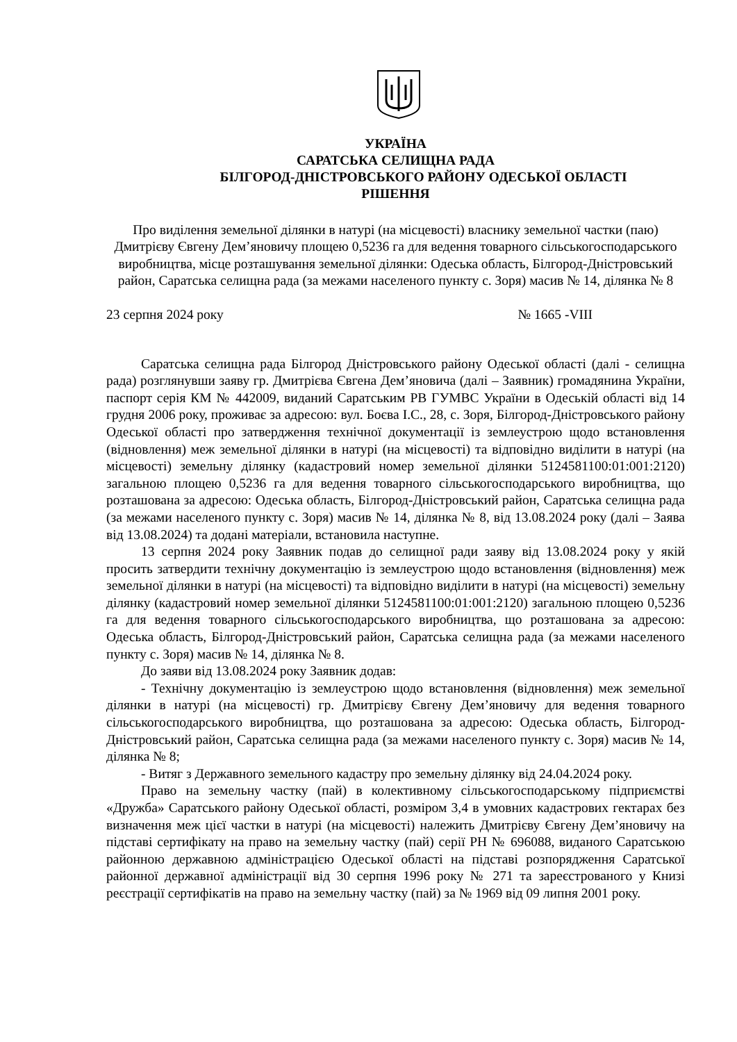УКРАЇНА
САРАТСЬКА СЕЛИЩНА РАДА
БІЛГОРОД-ДНІСТРОВСЬКОГО РАЙОНУ ОДЕСЬКОЇ ОБЛАСТІ
РІШЕННЯ
Про виділення земельної ділянки в натурі (на місцевості) власнику земельної частки (паю) Дмитрієву Євгену Дем’яновичу площею 0,5236 га для ведення товарного сільськогосподарського виробництва, місце розташування земельної ділянки: Одеська область, Білгород-Дністровський район, Саратська селищна рада (за межами населеного пункту с. Зоря) масив № 14, ділянка № 8
23 серпня 2024 року № 1665 -VIII
Саратська селищна рада Білгород Дністровського району Одеської області (далі - селищна рада) розглянувши заяву гр. Дмитрієва Євгена Дем’яновича (далі – Заявник) громадянина України, паспорт серія КМ № 442009, виданий Саратським РВ ГУМВС України в Одеській області від 14 грудня 2006 року, проживає за адресою: вул. Боєва І.С., 28, с. Зоря, Білгород-Дністровського району Одеської області про затвердження технічної документації із землеустрою щодо встановлення (відновлення) меж земельної ділянки в натурі (на місцевості) та відповідно виділити в натурі (на місцевості) земельну ділянку (кадастровий номер земельної ділянки 5124581100:01:001:2120) загальною площею 0,5236 га для ведення товарного сільськогосподарського виробництва, що розташована за адресою: Одеська область, Білгород-Дністровський район, Саратська селищна рада (за межами населеного пункту с. Зоря) масив № 14, ділянка № 8, від 13.08.2024 року (далі – Заява від 13.08.2024) та додані матеріали, встановила наступне.
13 серпня 2024 року Заявник подав до селищної ради заяву від 13.08.2024 року у якій просить затвердити технічну документацію із землеустрою щодо встановлення (відновлення) меж земельної ділянки в натурі (на місцевості) та відповідно виділити в натурі (на місцевості) земельну ділянку (кадастровий номер земельної ділянки 5124581100:01:001:2120) загальною площею 0,5236 га для ведення товарного сільськогосподарського виробництва, що розташована за адресою: Одеська область, Білгород-Дністровський район, Саратська селищна рада (за межами населеного пункту с. Зоря) масив № 14, ділянка № 8.
До заяви від 13.08.2024 року Заявник додав:
- Технічну документацію із землеустрою щодо встановлення (відновлення) меж земельної ділянки в натурі (на місцевості) гр. Дмитрієву Євгену Дем’яновичу для ведення товарного сільськогосподарського виробництва, що розташована за адресою: Одеська область, Білгород-Дністровський район, Саратська селищна рада (за межами населеного пункту с. Зоря) масив № 14, ділянка № 8;
- Витяг з Державного земельного кадастру про земельну ділянку від 24.04.2024 року.
Право на земельну частку (пай) в колективному сільськогосподарському підприємстві «Дружба» Саратського району Одеської області, розміром 3,4 в умовних кадастрових гектарах без визначення меж цієї частки в натурі (на місцевості) належить Дмитрієву Євгену Дем’яновичу на підставі сертифікату на право на земельну частку (пай) серії РН № 696088, виданого Саратською районною державною адміністрацією Одеської області на підставі розпорядження Саратської районної державної адміністрації від 30 серпня 1996 року № 271 та зареєстрованого у Книзі реєстрації сертифікатів на право на земельну частку (пай) за № 1969 від 09 липня 2001 року.